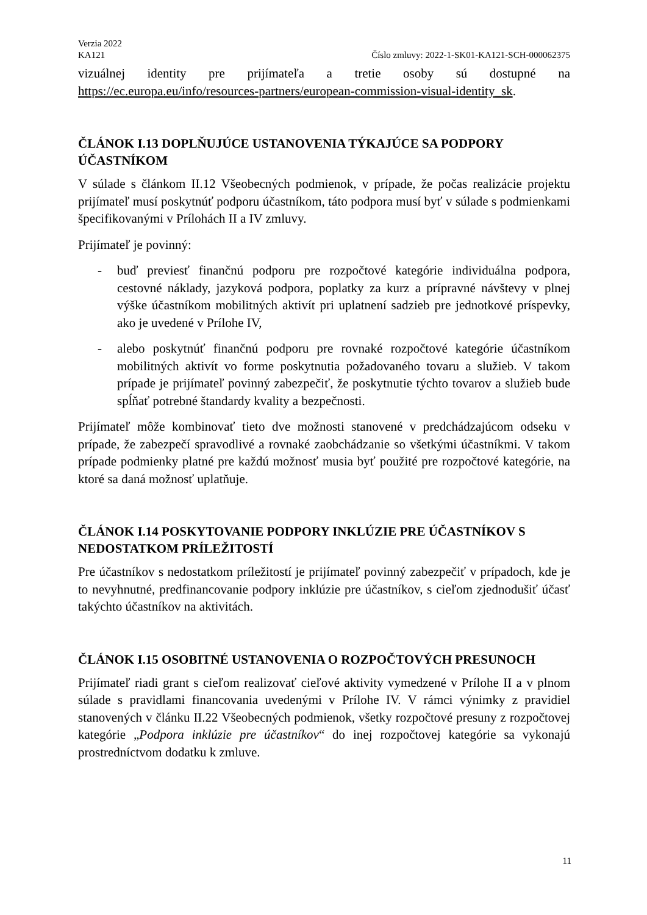Verzia 2022
KA121 Číslo zmluvy: 2022-1-SK01-KA121-SCH-000062375
vizuálnej identity pre prijímateľa a tretie osoby sú dostupné na https://ec.europa.eu/info/resources-partners/european-commission-visual-identity_sk.
ČLÁNOK I.13 DOPLŇUJÚCE USTANOVENIA TÝKAJÚCE SA PODPORY ÚČASTNÍKOM
V súlade s článkom II.12 Všeobecných podmienok, v prípade, že počas realizácie projektu prijímateľ musí poskytnúť podporu účastníkom, táto podpora musí byť v súlade s podmienkami špecifikovanými v Prílohách II a IV zmluvy.
Prijímateľ je povinný:
- buď previesť finančnú podporu pre rozpočtové kategórie individuálna podpora, cestovné náklady, jazyková podpora, poplatky za kurz a prípravné návštevy v plnej výške účastníkom mobilitných aktivít pri uplatnení sadzieb pre jednotkové príspevky, ako je uvedené v Prílohe IV,
- alebo poskytnúť finančnú podporu pre rovnaké rozpočtové kategórie účastníkom mobilitných aktivít vo forme poskytnutia požadovaného tovaru a služieb. V takom prípade je prijímateľ povinný zabezpečiť, že poskytnutie týchto tovarov a služieb bude spĺňať potrebné štandardy kvality a bezpečnosti.
Prijímateľ môže kombinovať tieto dve možnosti stanovené v predchádzajúcom odseku v prípade, že zabezpečí spravodlivé a rovnaké zaobchádzanie so všetkými účastníkmi. V takom prípade podmienky platné pre každú možnosť musia byť použité pre rozpočtové kategórie, na ktoré sa daná možnosť uplatňuje.
ČLÁNOK I.14 POSKYTOVANIE PODPORY INKLÚZIE PRE ÚČASTNÍKOV S NEDOSTATKOM PRÍLEŽITOSTÍ
Pre účastníkov s nedostatkom príležitostí je prijímateľ povinný zabezpečiť v prípadoch, kde je to nevyhnutné, predfinancovanie podpory inklúzie pre účastníkov, s cieľom zjednodušiť účasť takýchto účastníkov na aktivitách.
ČLÁNOK I.15 OSOBITNÉ USTANOVENIA O ROZPOČTOVÝCH PRESUNOCH
Prijímateľ riadi grant s cieľom realizovať cieľové aktivity vymedzené v Prílohe II a v plnom súlade s pravidlami financovania uvedenými v Prílohe IV. V rámci výnimky z pravidiel stanovených v článku II.22 Všeobecných podmienok, všetky rozpočtové presuny z rozpočtovej kategórie „Podpora inklúzie pre účastníkov“ do inej rozpočtovej kategórie sa vykonajú prostredníctvom dodatku k zmluve.
11